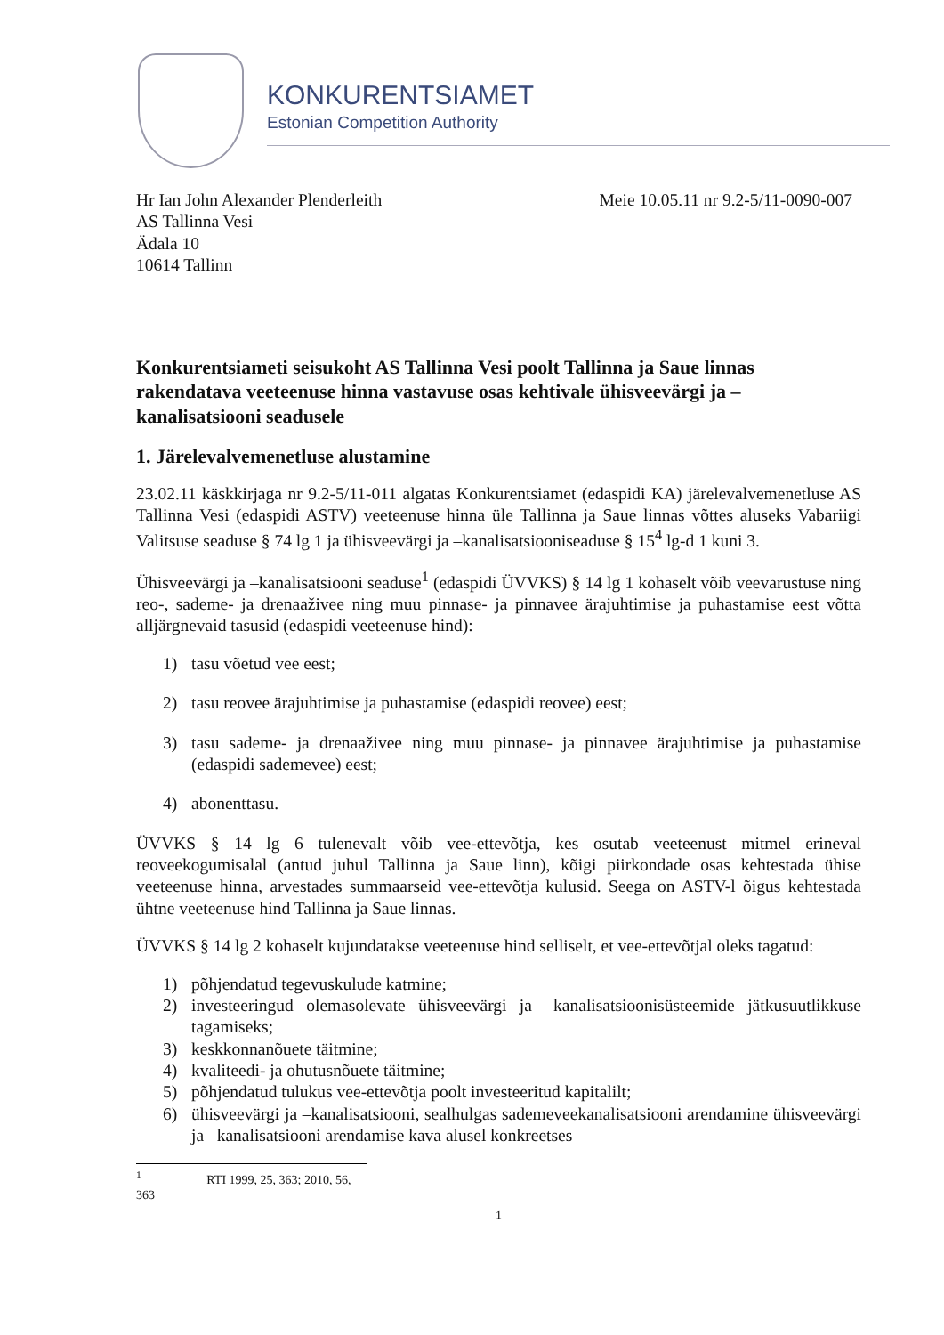KONKURENTSIAMET
Estonian Competition Authority
Hr Ian John Alexander Plenderleith
AS Tallinna Vesi
Ädala 10
10614 Tallinn
Meie 10.05.11 nr 9.2-5/11-0090-007
Konkurentsiameti seisukoht AS Tallinna Vesi poolt Tallinna ja Saue linnas rakendatava veeteenuse hinna vastavuse osas kehtivale ühisveevärgi ja –kanalisatsiooni seadusele
1. Järelevalvemenetluse alustamine
23.02.11 käskkirjaga nr 9.2-5/11-011 algatas Konkurentsiamet (edaspidi KA) järelevalvemenetluse AS Tallinna Vesi (edaspidi ASTV) veeteenuse hinna üle Tallinna ja Saue linnas võttes aluseks Vabariigi Valitsuse seaduse § 74 lg 1 ja ühisveevärgi ja –kanalisatsiooniseaduse § 15<sup>4</sup> lg-d 1 kuni 3.
Ühisveevärgi ja –kanalisatsiooni seaduse<sup>1</sup> (edaspidi ÜVVKS) § 14 lg 1 kohaselt võib veevarustuse ning reo-, sademe- ja drenaaživee ning muu pinnase- ja pinnavee ärajuhtimise ja puhastamise eest võtta alljärgnevaid tasusid (edaspidi veeteenuse hind):
1) tasu võetud vee eest;
2) tasu reovee ärajuhtimise ja puhastamise (edaspidi reovee) eest;
3) tasu sademe- ja drenaaživee ning muu pinnase- ja pinnavee ärajuhtimise ja puhastamise (edaspidi sademevee) eest;
4) abonenttasu.
ÜVVKS § 14 lg 6 tulenevalt võib vee-ettevõtja, kes osutab veeteenust mitmel erineval reoveekogumisalal (antud juhul Tallinna ja Saue linn), kõigi piirkondade osas kehtestada ühise veeteenuse hinna, arvestades summaarseid vee-ettevõtja kulusid. Seega on ASTV-l õigus kehtestada ühtne veeteenuse hind Tallinna ja Saue linnas.
ÜVVKS § 14 lg 2 kohaselt kujundatakse veeteenuse hind selliselt, et vee-ettevõtjal oleks tagatud:
1) põhjendatud tegevuskulude katmine;
2) investeeringud olemasolevate ühisveevärgi ja –kanalisatsioonisüsteemide jätkusuutlikkuse tagamiseks;
3) keskkonnanõuete täitmine;
4) kvaliteedi- ja ohutusnõuete täitmine;
5) põhjendatud tulukus vee-ettevõtja poolt investeeritud kapitalilt;
6) ühisveevärgi ja –kanalisatsiooni, sealhulgas sademeveekanalisatsiooni arendamine ühisveevärgi ja –kanalisatsiooni arendamise kava alusel konkreetses
<sup>1</sup> RTI 1999, 25, 363; 2010, 56, 363
1